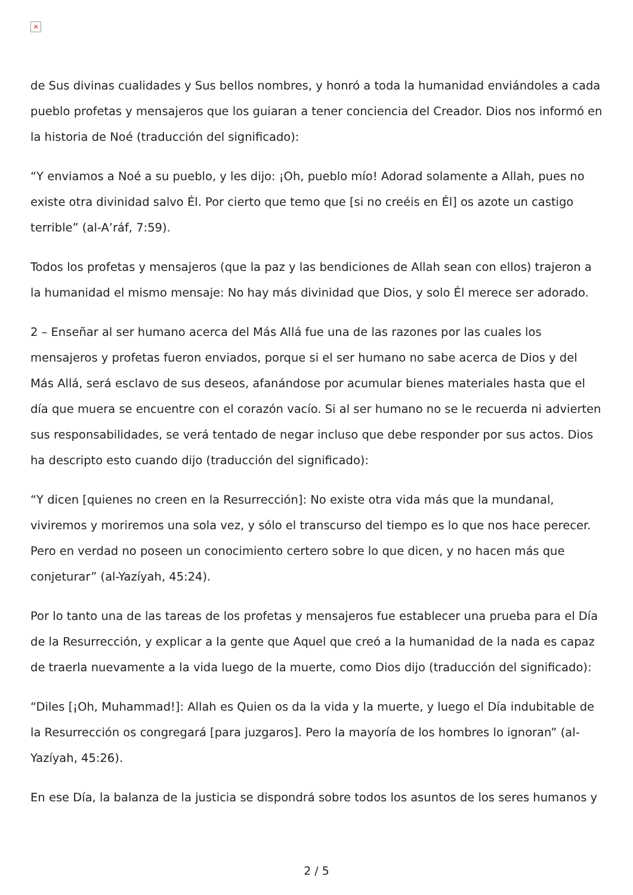×
de Sus divinas cualidades y Sus bellos nombres, y honró a toda la humanidad enviándoles a cada pueblo profetas y mensajeros que los guiaran a tener conciencia del Creador. Dios nos informó en la historia de Noé (traducción del significado):
“Y enviamos a Noé a su pueblo, y les dijo: ¡Oh, pueblo mío! Adorad solamente a Allah, pues no existe otra divinidad salvo Él. Por cierto que temo que [si no creéis en Él] os azote un castigo terrible” (al-A’ráf, 7:59).
Todos los profetas y mensajeros (que la paz y las bendiciones de Allah sean con ellos) trajeron a la humanidad el mismo mensaje: No hay más divinidad que Dios, y solo Él merece ser adorado.
2 – Enseñar al ser humano acerca del Más Allá fue una de las razones por las cuales los mensajeros y profetas fueron enviados, porque si el ser humano no sabe acerca de Dios y del Más Allá, será esclavo de sus deseos, afanándose por acumular bienes materiales hasta que el día que muera se encuentre con el corazón vacío. Si al ser humano no se le recuerda ni advierten sus responsabilidades, se verá tentado de negar incluso que debe responder por sus actos. Dios ha descripto esto cuando dijo (traducción del significado):
“Y dicen [quienes no creen en la Resurrección]: No existe otra vida más que la mundanal, viviremos y moriremos una sola vez, y sólo el transcurso del tiempo es lo que nos hace perecer. Pero en verdad no poseen un conocimiento certero sobre lo que dicen, y no hacen más que conjeturar” (al-Yazíyah, 45:24).
Por lo tanto una de las tareas de los profetas y mensajeros fue establecer una prueba para el Día de la Resurrección, y explicar a la gente que Aquel que creó a la humanidad de la nada es capaz de traerla nuevamente a la vida luego de la muerte, como Dios dijo (traducción del significado):
“Diles [¡Oh, Muhammad!]: Allah es Quien os da la vida y la muerte, y luego el Día indubitable de la Resurrección os congregará [para juzgaros]. Pero la mayoría de los hombres lo ignoran” (al-Yazíyah, 45:26).
En ese Día, la balanza de la justicia se dispondrá sobre todos los asuntos de los seres humanos y
2 / 5